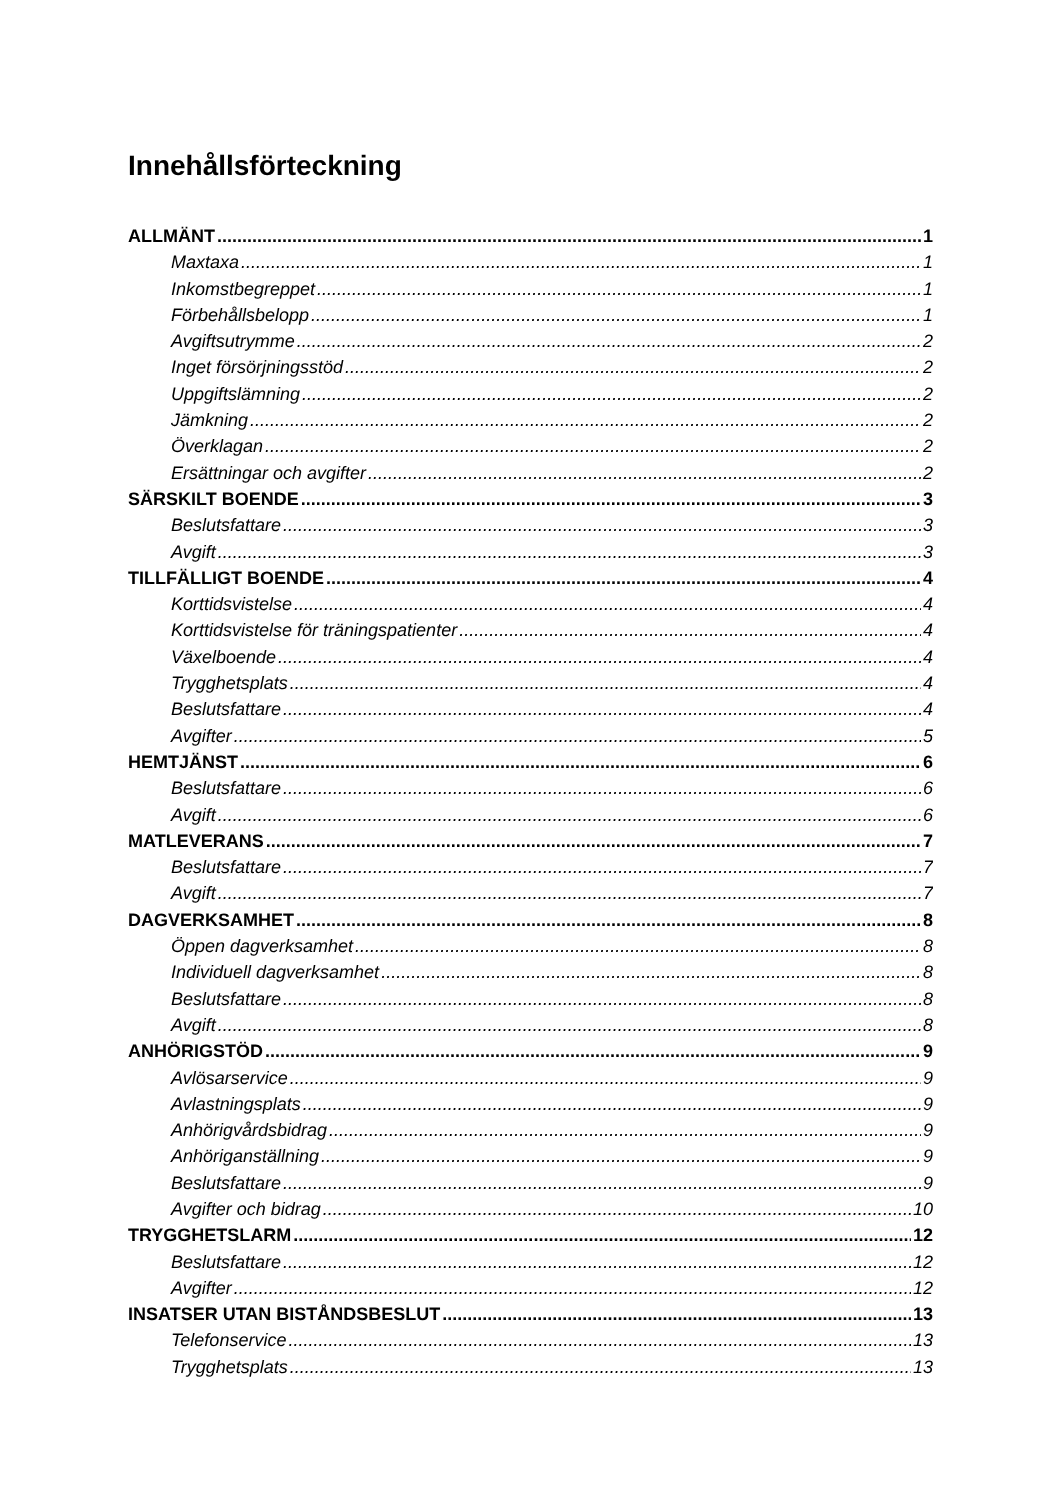Innehållsförteckning
ALLMÄNT 1
Maxtaxa 1
Inkomstbegreppet 1
Förbehållsbelopp 1
Avgiftsutrymme 2
Inget försörjningsstöd 2
Uppgiftslämning 2
Jämkning 2
Överklagan 2
Ersättningar och avgifter 2
SÄRSKILT BOENDE 3
Beslutsfattare 3
Avgift 3
TILLFÄLLIGT BOENDE 4
Korttidsvistelse 4
Korttidsvistelse för träningspatienter 4
Växelboende 4
Trygghetsplats 4
Beslutsfattare 4
Avgifter 5
HEMTJÄNST 6
Beslutsfattare 6
Avgift 6
MATLEVERANS 7
Beslutsfattare 7
Avgift 7
DAGVERKSAMHET 8
Öppen dagverksamhet 8
Individuell dagverksamhet 8
Beslutsfattare 8
Avgift 8
ANHÖRIGSTÖD 9
Avlösarservice 9
Avlastningsplats 9
Anhörigvårdsbidrag 9
Anhöriganställning 9
Beslutsfattare 9
Avgifter och bidrag 10
TRYGGHETSLARM 12
Beslutsfattare 12
Avgifter 12
INSATSER UTAN BISTÅNDSBESLUT 13
Telefonservice 13
Trygghetsplats 13